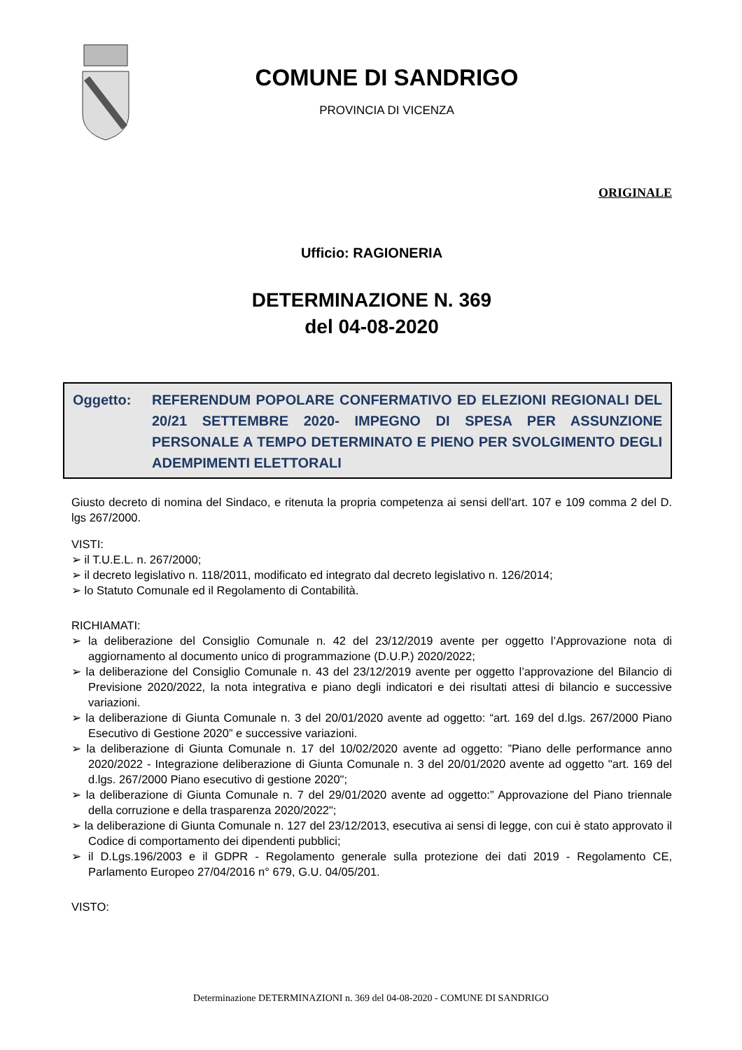COMUNE DI SANDRIGO
PROVINCIA DI VICENZA
ORIGINALE
Ufficio: RAGIONERIA
DETERMINAZIONE N. 369
del 04-08-2020
Oggetto: REFERENDUM POPOLARE CONFERMATIVO ED ELEZIONI REGIONALI DEL 20/21 SETTEMBRE 2020- IMPEGNO DI SPESA PER ASSUNZIONE PERSONALE A TEMPO DETERMINATO E PIENO PER SVOLGIMENTO DEGLI ADEMPIMENTI ELETTORALI
Giusto decreto di nomina del Sindaco, e ritenuta la propria competenza ai sensi dell'art. 107 e 109 comma 2 del D. lgs 267/2000.
VISTI:
➢ il T.U.E.L. n. 267/2000;
➢ il decreto legislativo n. 118/2011, modificato ed integrato dal decreto legislativo n. 126/2014;
➢ lo Statuto Comunale ed il Regolamento di Contabilità.
RICHIAMATI:
➢ la deliberazione del Consiglio Comunale n. 42 del 23/12/2019 avente per oggetto l’Approvazione nota di aggiornamento al documento unico di programmazione (D.U.P.) 2020/2022;
➢ la deliberazione del Consiglio Comunale n. 43 del 23/12/2019 avente per oggetto l’approvazione del Bilancio di Previsione 2020/2022, la nota integrativa e piano degli indicatori e dei risultati attesi di bilancio e successive variazioni.
➢ la deliberazione di Giunta Comunale n. 3 del 20/01/2020 avente ad oggetto: “art. 169 del d.lgs. 267/2000 Piano Esecutivo di Gestione 2020” e successive variazioni.
➢ la deliberazione di Giunta Comunale n. 17 del 10/02/2020 avente ad oggetto: ”Piano delle performance anno 2020/2022 - Integrazione deliberazione di Giunta Comunale n. 3 del 20/01/2020 avente ad oggetto "art. 169 del d.lgs. 267/2000 Piano esecutivo di gestione 2020";
➢ la deliberazione di Giunta Comunale n. 7 del 29/01/2020 avente ad oggetto:” Approvazione del Piano triennale della corruzione e della trasparenza 2020/2022";
➢ la deliberazione di Giunta Comunale n. 127 del 23/12/2013, esecutiva ai sensi di legge, con cui è stato approvato il Codice di comportamento dei dipendenti pubblici;
➢ il D.Lgs.196/2003 e il GDPR - Regolamento generale sulla protezione dei dati 2019 - Regolamento CE, Parlamento Europeo 27/04/2016 n° 679, G.U. 04/05/201.
VISTO:
Determinazione DETERMINAZIONI n. 369 del 04-08-2020 - COMUNE DI SANDRIGO